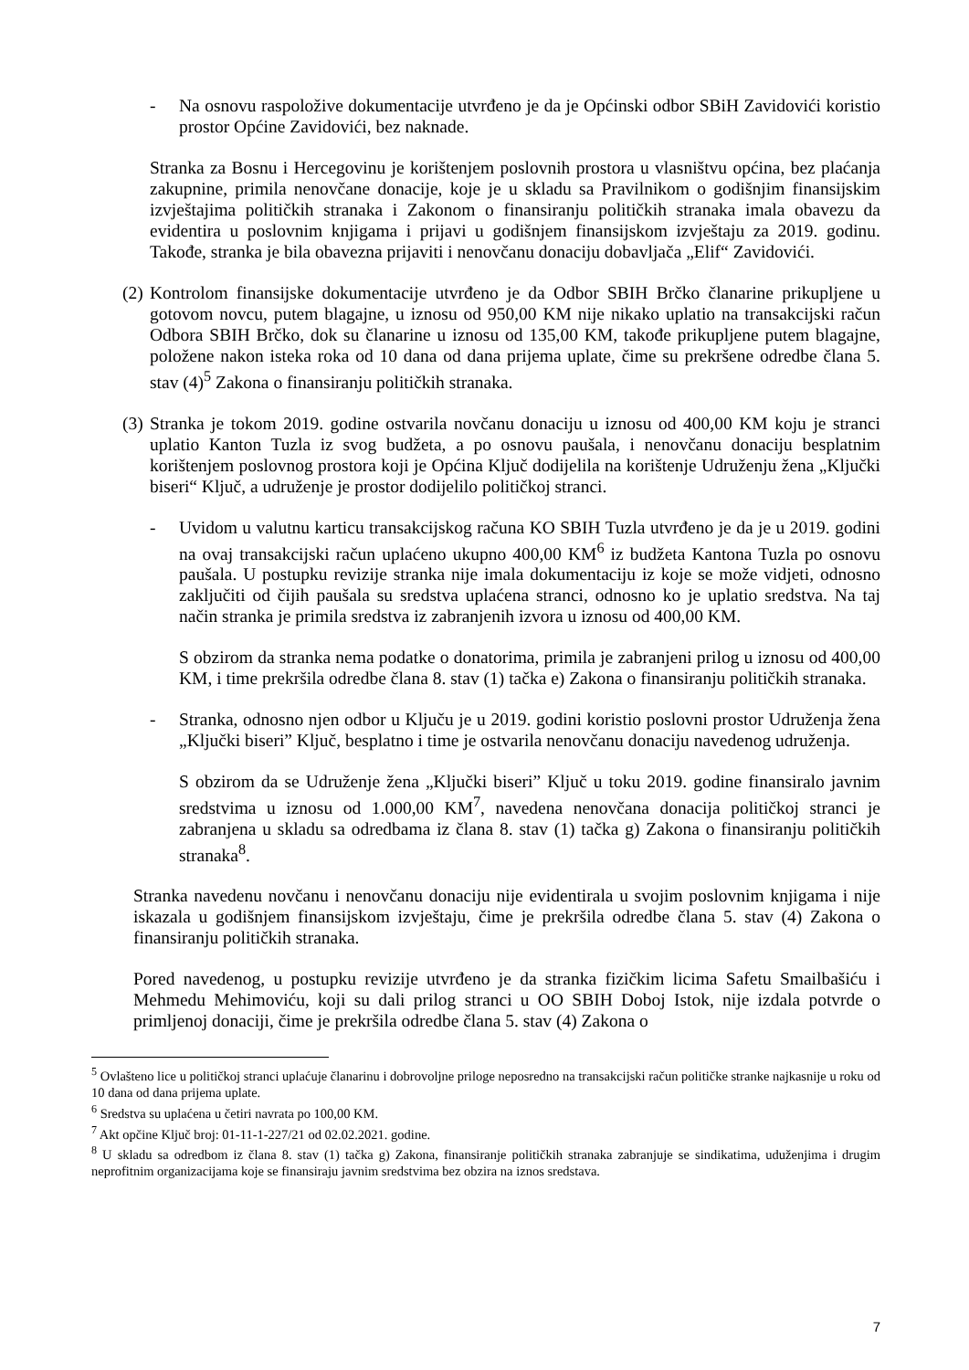- Na osnovu raspoložive dokumentacije utvrđeno je da je Općinski odbor SBiH Zavidovići koristio prostor Općine Zavidovići, bez naknade.
Stranka za Bosnu i Hercegovinu je korištenjem poslovnih prostora u vlasništvu općina, bez plaćanja zakupnine, primila nenovčane donacije, koje je u skladu sa Pravilnikom o godišnjim finansijskim izvještajima političkih stranaka i Zakonom o finansiranju političkih stranaka imala obavezu da evidentira u poslovnim knjigama i prijavi u godišnjem finansijskom izvještaju za 2019. godinu. Takođe, stranka je bila obavezna prijaviti i nenovčanu donaciju dobavljača „Elif“ Zavidovići.
(2)
Kontrolom finansijske dokumentacije utvrđeno je da Odbor SBIH Brčko članarine prikupljene u gotovom novcu, putem blagajne, u iznosu od 950,00 KM nije nikako uplatio na transakcijski račun Odbora SBIH Brčko, dok su članarine u iznosu od 135,00 KM, takođe prikupljene putem blagajne, položene nakon isteka roka od 10 dana od dana prijema uplate, čime su prekršene odredbe člana 5. stav (4)<sup>5</sup> Zakona o finansiranju političkih stranaka.
(3)
Stranka je tokom 2019. godine ostvarila novčanu donaciju u iznosu od 400,00 KM koju je stranci uplatio Kanton Tuzla iz svog budžeta, a po osnovu paušala, i nenovčanu donaciju besplatnim korištenjem poslovnog prostora koji je Općina Ključ dodijelila na korištenje Udruženju žena „Ključki biseri“ Ključ, a udruženje je prostor dodijelilo političkoj stranci.
- Uvidom u valutnu karticu transakcijskog računa KO SBIH Tuzla utvrđeno je da je u 2019. godini na ovaj transakcijski račun uplaćeno ukupno 400,00 KM<sup>6</sup> iz budžeta Kantona Tuzla po osnovu paušala. U postupku revizije stranka nije imala dokumentaciju iz koje se može vidjeti, odnosno zaključiti od čijih paušala su sredstva uplaćena stranci, odnosno ko je uplatio sredstva. Na taj način stranka je primila sredstva iz zabranjenih izvora u iznosu od 400,00 KM.
S obzirom da stranka nema podatke o donatorima, primila je zabranjeni prilog u iznosu od 400,00 KM, i time prekršila odredbe člana 8. stav (1) tačka e) Zakona o finansiranju političkih stranaka.
- Stranka, odnosno njen odbor u Ključu je u 2019. godini koristio poslovni prostor Udruženja žena „Ključki biseri” Ključ, besplatno i time je ostvarila nenovčanu donaciju navedenog udruženja.
S obzirom da se Udruženje žena „Ključki biseri” Ključ u toku 2019. godine finansiralo javnim sredstvima u iznosu od 1.000,00 KM<sup>7</sup>, navedena nenovčana donacija političkoj stranci je zabranjena u skladu sa odredbama iz člana 8. stav (1) tačka g) Zakona o finansiranju političkih stranaka<sup>8</sup>.
Stranka navedenu novčanu i nenovčanu donaciju nije evidentirala u svojim poslovnim knjigama i nije iskazala u godišnjem finansijskom izvještaju, čime je prekršila odredbe člana 5. stav (4) Zakona o finansiranju političkih stranaka.
Pored navedenog, u postupku revizije utvrđeno je da stranka fizičkim licima Safetu Smailbašiću i Mehmedu Mehimoviću, koji su dali prilog stranci u OO SBIH Doboj Istok, nije izdala potvrde o primljenoj donaciji, čime je prekršila odredbe člana 5. stav (4) Zakona o
<sup>5</sup> Ovlašteno lice u političkoj stranci uplaćuje članarinu i dobrovoljne priloge neposredno na transakcijski račun političke stranke najkasnije u roku od 10 dana od dana prijema uplate.
<sup>6</sup> Sredstva su uplaćena u četiri navrata po 100,00 KM.
<sup>7</sup> Akt opčine Ključ broj: 01-11-1-227/21 od 02.02.2021. godine.
<sup>8</sup> U skladu sa odredbom iz člana 8. stav (1) tačka g) Zakona, finansiranje političkih stranaka zabranjuje se sindikatima, uduženjima i drugim neprofitnim organizacijama koje se finansiraju javnim sredstvima bez obzira na iznos sredstava.
7